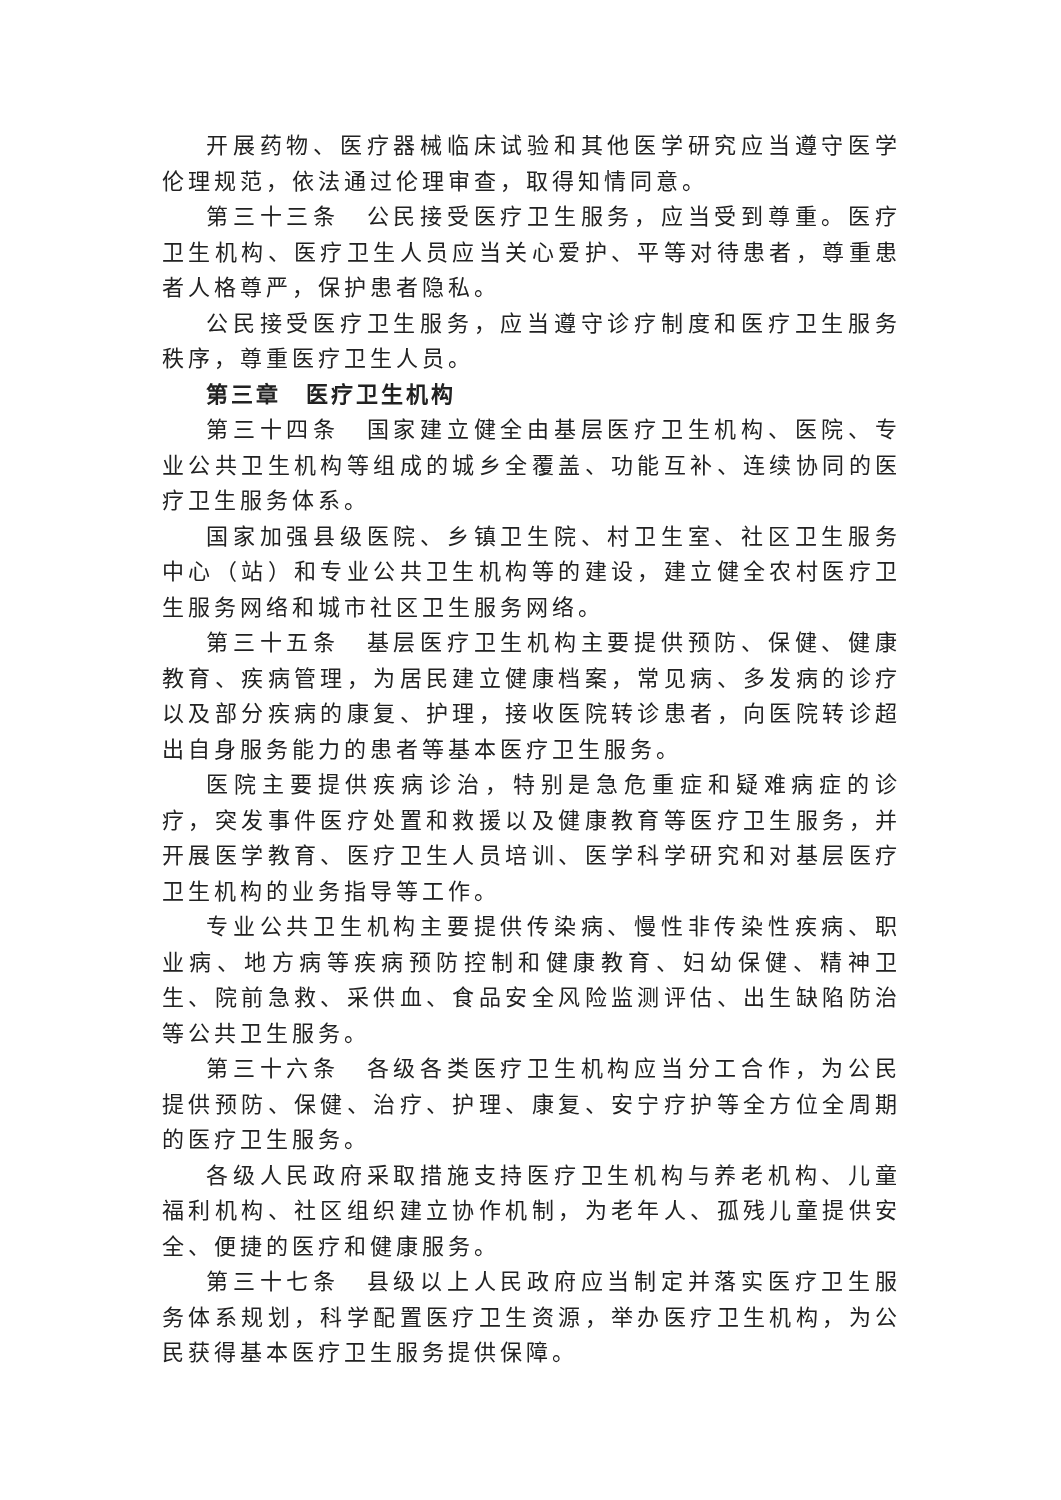开展药物、医疗器械临床试验和其他医学研究应当遵守医学伦理规范，依法通过伦理审查，取得知情同意。
第三十三条　公民接受医疗卫生服务，应当受到尊重。医疗卫生机构、医疗卫生人员应当关心爱护、平等对待患者，尊重患者人格尊严，保护患者隐私。
公民接受医疗卫生服务，应当遵守诊疗制度和医疗卫生服务秩序，尊重医疗卫生人员。
第三章　医疗卫生机构
第三十四条　国家建立健全由基层医疗卫生机构、医院、专业公共卫生机构等组成的城乡全覆盖、功能互补、连续协同的医疗卫生服务体系。
国家加强县级医院、乡镇卫生院、村卫生室、社区卫生服务中心（站）和专业公共卫生机构等的建设，建立健全农村医疗卫生服务网络和城市社区卫生服务网络。
第三十五条　基层医疗卫生机构主要提供预防、保健、健康教育、疾病管理，为居民建立健康档案，常见病、多发病的诊疗以及部分疾病的康复、护理，接收医院转诊患者，向医院转诊超出自身服务能力的患者等基本医疗卫生服务。
医院主要提供疾病诊治，特别是急危重症和疑难病症的诊疗，突发事件医疗处置和救援以及健康教育等医疗卫生服务，并开展医学教育、医疗卫生人员培训、医学科学研究和对基层医疗卫生机构的业务指导等工作。
专业公共卫生机构主要提供传染病、慢性非传染性疾病、职业病、地方病等疾病预防控制和健康教育、妇幼保健、精神卫生、院前急救、采供血、食品安全风险监测评估、出生缺陷防治等公共卫生服务。
第三十六条　各级各类医疗卫生机构应当分工合作，为公民提供预防、保健、治疗、护理、康复、安宁疗护等全方位全周期的医疗卫生服务。
各级人民政府采取措施支持医疗卫生机构与养老机构、儿童福利机构、社区组织建立协作机制，为老年人、孤残儿童提供安全、便捷的医疗和健康服务。
第三十七条　县级以上人民政府应当制定并落实医疗卫生服务体系规划，科学配置医疗卫生资源，举办医疗卫生机构，为公民获得基本医疗卫生服务提供保障。